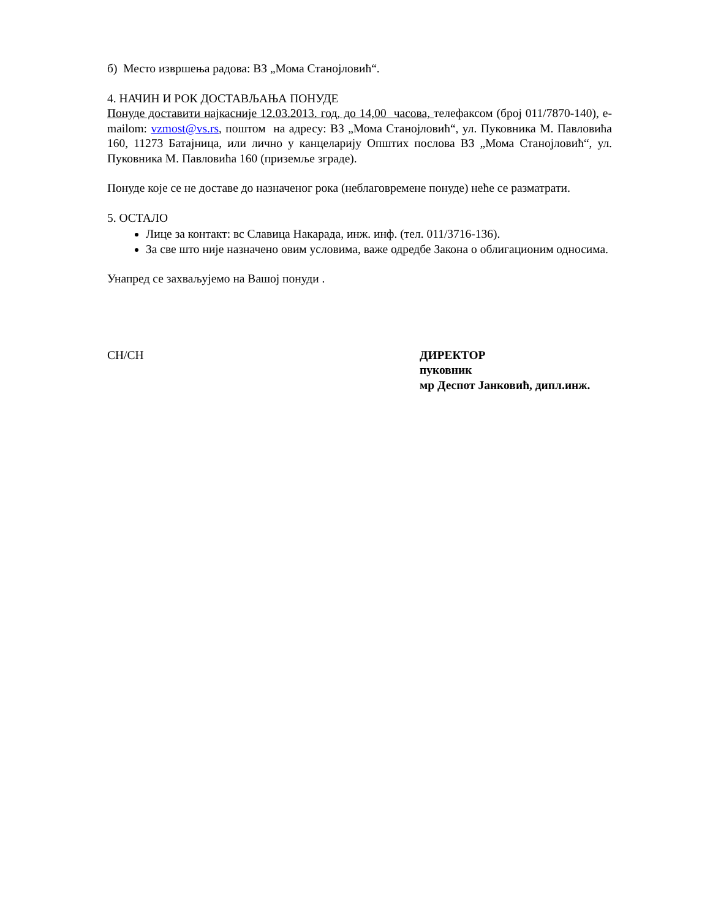б) Место извршења радова: ВЗ „Мома Станојловић“.
4. НАЧИН И РОК ДОСТАВЉАЊА ПОНУДЕ
Понуде доставити најкасније 12.03.2013. год, до 14,00 часова, телефаксом (број 011/7870-140), e-mailom: vzmost@vs.rs, поштом на адресу: ВЗ „Мома Станојловић“, ул. Пуковника М. Павловића 160, 11273 Батајница, или лично у канцеларију Општих послова ВЗ „Мома Станојловић“, ул. Пуковника М. Павловића 160 (приземље зграде).
Понуде које се не доставе до назначеног рока (неблаговремене понуде) неће се разматрати.
5. ОСТАЛО
Лице за контакт: вс Славица Накарада, инж. инф. (тел. 011/3716-136).
За све што није назначено овим условима, важе одредбе Закона о облигационим односима.
Унапред се захваљујемо на Вашој понуди .
CH/CH ДИРЕКТОР
пуковник
мр Деспот Јанковић, дипл.инж.